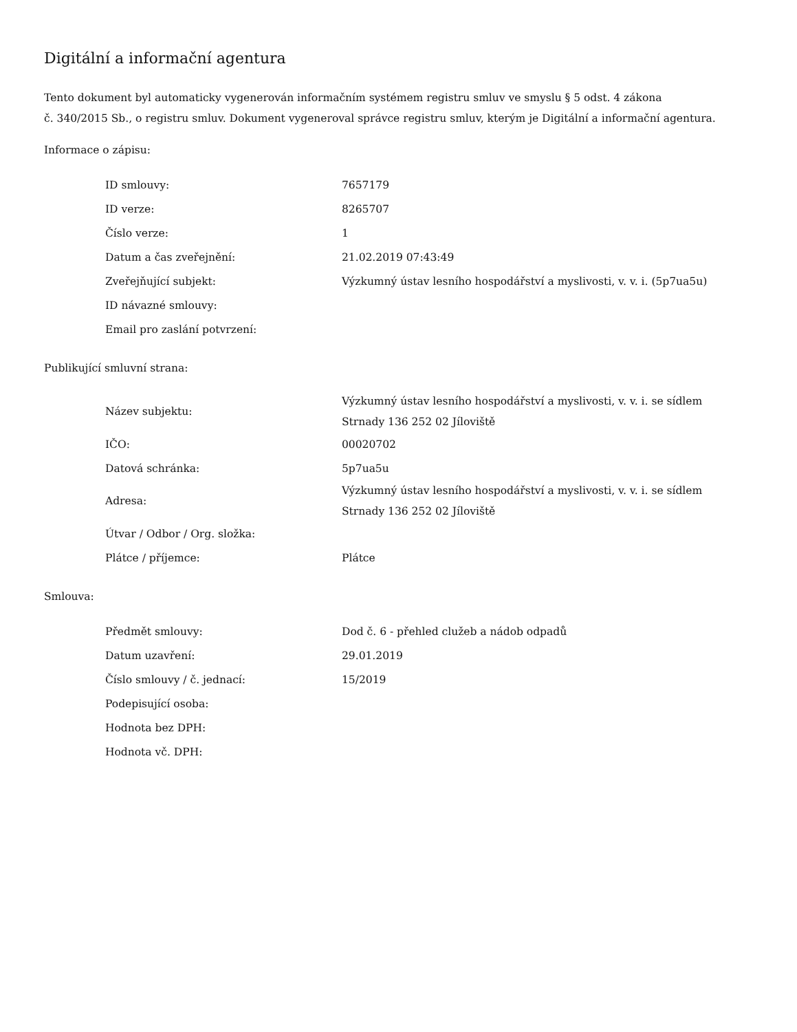Digitální a informační agentura
Tento dokument byl automaticky vygenerován informačním systémem registru smluv ve smyslu § 5 odst. 4 zákona
č. 340/2015 Sb., o registru smluv. Dokument vygeneroval správce registru smluv, kterým je Digitální a informační agentura.
Informace o zápisu:
| ID smlouvy: | 7657179 |
| ID verze: | 8265707 |
| Číslo verze: | 1 |
| Datum a čas zveřejnění: | 21.02.2019 07:43:49 |
| Zveřejňující subjekt: | Výzkumný ústav lesního hospodářství a myslivosti, v. v. i. (5p7ua5u) |
| ID návazné smlouvy: | |
| Email pro zaslání potvrzení: | |
Publikující smluvní strana:
| Název subjektu: | Výzkumný ústav lesního hospodářství a myslivosti, v. v. i. se sídlem Strnady 136 252 02 Jíloviště |
| IČO: | 00020702 |
| Datová schránka: | 5p7ua5u |
| Adresa: | Výzkumný ústav lesního hospodářství a myslivosti, v. v. i. se sídlem Strnady 136 252 02 Jíloviště |
| Útvar / Odbor / Org. složka: | |
| Plátce / příjemce: | Plátce |
Smlouva:
| Předmět smlouvy: | Dod č. 6 - přehled clužeb a nádob odpadů |
| Datum uzavření: | 29.01.2019 |
| Číslo smlouvy / č. jednací: | 15/2019 |
| Podepisující osoba: | |
| Hodnota bez DPH: | |
| Hodnota vč. DPH: | |